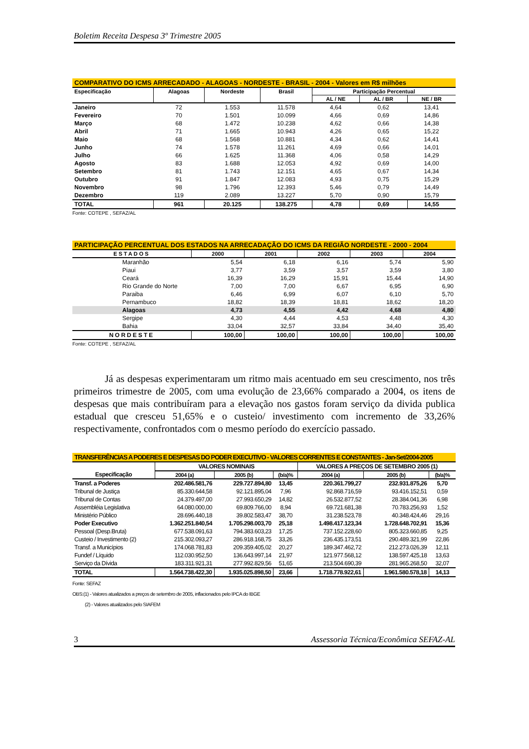Boletim Receita Despesa 3º Trimestre 2005
| COMPARATIVO DO ICMS ARRECADADO - ALAGOAS - NORDESTE - BRASIL - 2004 - Valores em R$ milhões | | | | | | |
| --- | --- | --- | --- | --- | --- | --- |
| Especificação | Alagoas | Nordeste | Brasil | Participação Percentual | | |
| | | | | AL / NE | AL / BR | NE / BR |
| Janeiro | 72 | 1.553 | 11.578 | 4,64 | 0,62 | 13,41 |
| Fevereiro | 70 | 1.501 | 10.099 | 4,66 | 0,69 | 14,86 |
| Março | 68 | 1.472 | 10.238 | 4,62 | 0,66 | 14,38 |
| Abril | 71 | 1.665 | 10.943 | 4,26 | 0,65 | 15,22 |
| Maio | 68 | 1.568 | 10.881 | 4,34 | 0,62 | 14,41 |
| Junho | 74 | 1.578 | 11.261 | 4,69 | 0,66 | 14,01 |
| Julho | 66 | 1.625 | 11.368 | 4,06 | 0,58 | 14,29 |
| Agosto | 83 | 1.688 | 12.053 | 4,92 | 0,69 | 14,00 |
| Setembro | 81 | 1.743 | 12.151 | 4,65 | 0,67 | 14,34 |
| Outubro | 91 | 1.847 | 12.083 | 4,93 | 0,75 | 15,29 |
| Novembro | 98 | 1.796 | 12.393 | 5,46 | 0,79 | 14,49 |
| Dezembro | 119 | 2.089 | 13.227 | 5,70 | 0,90 | 15,79 |
| TOTAL | 961 | 20.125 | 138.275 | 4,78 | 0,69 | 14,55 |
Fonte: COTEPE , SEFAZ/AL
| PARTICIPAÇÃO PERCENTUAL DOS ESTADOS NA ARRECADAÇÃO DO ICMS DA REGIÃO NORDESTE - 2000 - 2004 | | | | | |
| --- | --- | --- | --- | --- | --- |
| ESTADOS | 2000 | 2001 | 2002 | 2003 | 2004 |
| Maranhão | 5,54 | 6,18 | 6,16 | 5,74 | 5,90 |
| Piaui | 3,77 | 3,59 | 3,57 | 3,59 | 3,80 |
| Ceará | 16,39 | 16,29 | 15,91 | 15,44 | 14,90 |
| Rio Grande do Norte | 7,00 | 7,00 | 6,67 | 6,95 | 6,90 |
| Paraiba | 6,46 | 6,99 | 6,07 | 6,10 | 5,70 |
| Pernambuco | 18,82 | 18,39 | 18,81 | 18,62 | 18,20 |
| Alagoas | 4,73 | 4,55 | 4,42 | 4,68 | 4,80 |
| Sergipe | 4,30 | 4,44 | 4,53 | 4,48 | 4,30 |
| Bahia | 33,04 | 32,57 | 33,84 | 34,40 | 35,40 |
| NORDESTE | 100,00 | 100,00 | 100,00 | 100,00 | 100,00 |
Fonte: COTEPE , SEFAZ/AL
Já as despesas experimentaram um ritmo mais acentuado em seu crescimento, nos três primeiros trimestre de 2005, com uma evolução de 23,66% comparado a 2004, os itens de despesas que mais contribuíram para a elevação nos gastos foram serviço da divida publica estadual que cresceu 51,65% e o custeio/ investimento com incremento de 33,26% respectivamente, confrontados com o mesmo período do exercício passado.
| TRANSFERÊNCIAS A PODERES E DESPESAS DO PODER EXECUTIVO - VALORES CORRENTES E CONSTANTES - Jan-Set/2004-2005 | | | | | | |
| --- | --- | --- | --- | --- | --- | --- |
| Especificação | VALORES NOMINAIS | | | VALORES A PREÇOS DE SETEMBRO 2005 (1) | | |
| | 2004 (a) | 2005 (b) | (b/a)% | 2004 (a) | 2005 (b) | (b/a)% |
| Transf. a Poderes | 202.486.581,76 | 229.727.894,80 | 13,45 | 220.361.799,27 | 232.931.875,26 | 5,70 |
| Tribunal de Justiça | 85.330.644,58 | 92.121.895,04 | 7,96 | 92.868.716,59 | 93.416.152,51 | 0,59 |
| Tribunal de Contas | 24.379.497,00 | 27.993.650,29 | 14,82 | 26.532.877,52 | 28.384.041,36 | 6,98 |
| Assembléia Legislativa | 64.080.000,00 | 69.809.766,00 | 8,94 | 69.721.681,38 | 70.783.256,93 | 1,52 |
| Ministério Público | 28.696.440,18 | 39.802.583,47 | 38,70 | 31.238.523,78 | 40.348.424,46 | 29,16 |
| Poder Executivo | 1.362.251.840,54 | 1.705.298.003,70 | 25,18 | 1.498.417.123,34 | 1.728.648.702,91 | 15,36 |
| Pessoal (Desp.Bruta) | 677.538.091,63 | 794.383.603,23 | 17,25 | 737.152.228,60 | 805.323.660,85 | 9,25 |
| Custeio / Investimento (2) | 215.302.093,27 | 286.918.168,75 | 33,26 | 236.435.173,51 | 290.489.321,99 | 22,86 |
| Transf. a Municípios | 174.068.781,83 | 209.359.405,02 | 20,27 | 189.347.462,72 | 212.273.026,39 | 12,11 |
| Fundef / Líquido | 112.030.952,50 | 136.643.997,14 | 21,97 | 121.977.568,12 | 138.597.425,18 | 13,63 |
| Serviço da Dívida | 183.311.921,31 | 277.992.829,56 | 51,65 | 213.504.690,39 | 281.965.268,50 | 32,07 |
| TOTAL | 1.564.738.422,30 | 1.935.025.898,50 | 23,66 | 1.718.778.922,61 | 1.961.580.578,18 | 14,13 |
Fonte: SEFAZ
OBS:(1) - Valores atualizados a preços de setembro de 2005, inflacionados pelo IPCA do IBGE
(2) - Valores atualizados pelo SIAFEM
3 Assessoria Técnica/Econômica SEFAZ-AL